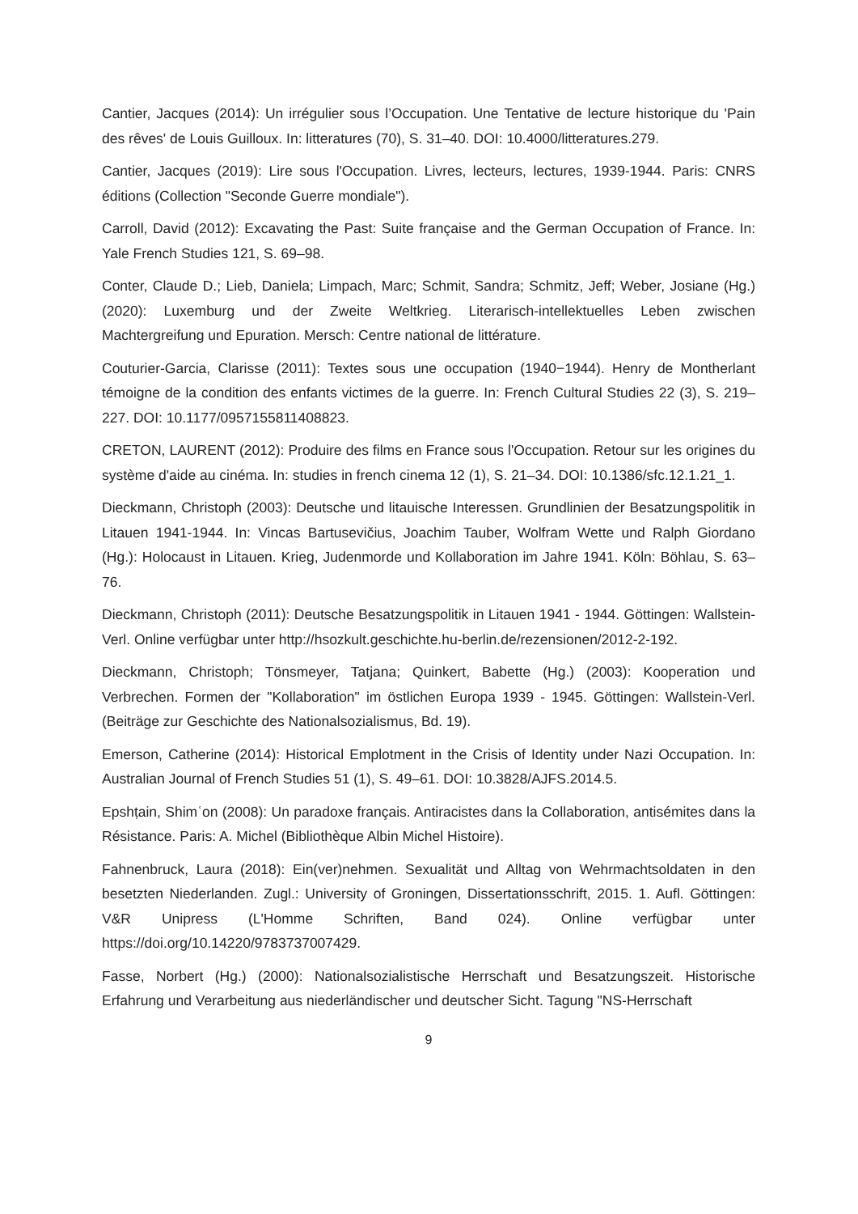Cantier, Jacques (2014): Un irrégulier sous l’Occupation. Une Tentative de lecture historique du 'Pain des rêves' de Louis Guilloux. In: litteratures (70), S. 31–40. DOI: 10.4000/litteratures.279.
Cantier, Jacques (2019): Lire sous l'Occupation. Livres, lecteurs, lectures, 1939-1944. Paris: CNRS éditions (Collection "Seconde Guerre mondiale").
Carroll, David (2012): Excavating the Past: Suite française and the German Occupation of France. In: Yale French Studies 121, S. 69–98.
Conter, Claude D.; Lieb, Daniela; Limpach, Marc; Schmit, Sandra; Schmitz, Jeff; Weber, Josiane (Hg.) (2020): Luxemburg und der Zweite Weltkrieg. Literarisch-intellektuelles Leben zwischen Machtergreifung und Epuration. Mersch: Centre national de littérature.
Couturier-Garcia, Clarisse (2011): Textes sous une occupation (1940−1944). Henry de Montherlant témoigne de la condition des enfants victimes de la guerre. In: French Cultural Studies 22 (3), S. 219–227. DOI: 10.1177/0957155811408823.
CRETON, LAURENT (2012): Produire des films en France sous l'Occupation. Retour sur les origines du système d'aide au cinéma. In: studies in french cinema 12 (1), S. 21–34. DOI: 10.1386/sfc.12.1.21_1.
Dieckmann, Christoph (2003): Deutsche und litauische Interessen. Grundlinien der Besatzungspolitik in Litauen 1941-1944. In: Vincas Bartusevičius, Joachim Tauber, Wolfram Wette und Ralph Giordano (Hg.): Holocaust in Litauen. Krieg, Judenmorde und Kollaboration im Jahre 1941. Köln: Böhlau, S. 63–76.
Dieckmann, Christoph (2011): Deutsche Besatzungspolitik in Litauen 1941 - 1944. Göttingen: Wallstein-Verl. Online verfügbar unter http://hsozkult.geschichte.hu-berlin.de/rezensionen/2012-2-192.
Dieckmann, Christoph; Tönsmeyer, Tatjana; Quinkert, Babette (Hg.) (2003): Kooperation und Verbrechen. Formen der "Kollaboration" im östlichen Europa 1939 - 1945. Göttingen: Wallstein-Verl. (Beiträge zur Geschichte des Nationalsozialismus, Bd. 19).
Emerson, Catherine (2014): Historical Emplotment in the Crisis of Identity under Nazi Occupation. In: Australian Journal of French Studies 51 (1), S. 49–61. DOI: 10.3828/AJFS.2014.5.
Epshṭain, Shimʿon (2008): Un paradoxe français. Antiracistes dans la Collaboration, antisémites dans la Résistance. Paris: A. Michel (Bibliothèque Albin Michel Histoire).
Fahnenbruck, Laura (2018): Ein(ver)nehmen. Sexualität und Alltag von Wehrmachtsoldaten in den besetzten Niederlanden. Zugl.: University of Groningen, Dissertationsschrift, 2015. 1. Aufl. Göttingen: V&R Unipress (L'Homme Schriften, Band 024). Online verfügbar unter https://doi.org/10.14220/9783737007429.
Fasse, Norbert (Hg.) (2000): Nationalsozialistische Herrschaft und Besatzungszeit. Historische Erfahrung und Verarbeitung aus niederländischer und deutscher Sicht. Tagung "NS-Herrschaft
9